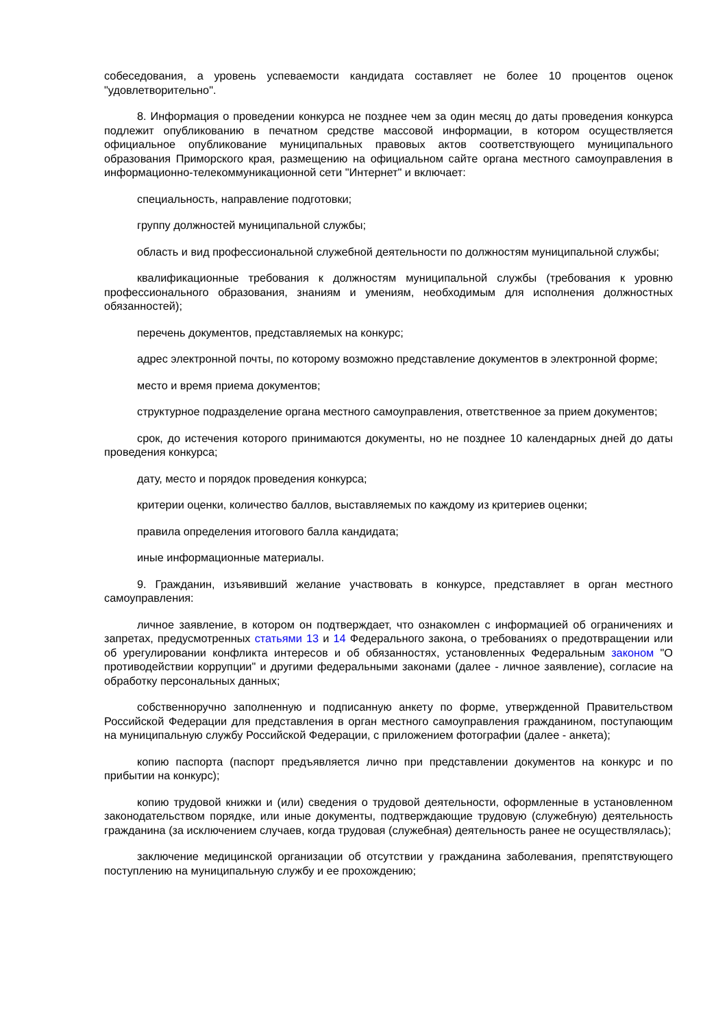собеседования, а уровень успеваемости кандидата составляет не более 10 процентов оценок "удовлетворительно".
8. Информация о проведении конкурса не позднее чем за один месяц до даты проведения конкурса подлежит опубликованию в печатном средстве массовой информации, в котором осуществляется официальное опубликование муниципальных правовых актов соответствующего муниципального образования Приморского края, размещению на официальном сайте органа местного самоуправления в информационно-телекоммуникационной сети "Интернет" и включает:
специальность, направление подготовки;
группу должностей муниципальной службы;
область и вид профессиональной служебной деятельности по должностям муниципальной службы;
квалификационные требования к должностям муниципальной службы (требования к уровню профессионального образования, знаниям и умениям, необходимым для исполнения должностных обязанностей);
перечень документов, представляемых на конкурс;
адрес электронной почты, по которому возможно представление документов в электронной форме;
место и время приема документов;
структурное подразделение органа местного самоуправления, ответственное за прием документов;
срок, до истечения которого принимаются документы, но не позднее 10 календарных дней до даты проведения конкурса;
дату, место и порядок проведения конкурса;
критерии оценки, количество баллов, выставляемых по каждому из критериев оценки;
правила определения итогового балла кандидата;
иные информационные материалы.
9. Гражданин, изъявивший желание участвовать в конкурсе, представляет в орган местного самоуправления:
личное заявление, в котором он подтверждает, что ознакомлен с информацией об ограничениях и запретах, предусмотренных статьями 13 и 14 Федерального закона, о требованиях о предотвращении или об урегулировании конфликта интересов и об обязанностях, установленных Федеральным законом "О противодействии коррупции" и другими федеральными законами (далее - личное заявление), согласие на обработку персональных данных;
собственноручно заполненную и подписанную анкету по форме, утвержденной Правительством Российской Федерации для представления в орган местного самоуправления гражданином, поступающим на муниципальную службу Российской Федерации, с приложением фотографии (далее - анкета);
копию паспорта (паспорт предъявляется лично при представлении документов на конкурс и по прибытии на конкурс);
копию трудовой книжки и (или) сведения о трудовой деятельности, оформленные в установленном законодательством порядке, или иные документы, подтверждающие трудовую (служебную) деятельность гражданина (за исключением случаев, когда трудовая (служебная) деятельность ранее не осуществлялась);
заключение медицинской организации об отсутствии у гражданина заболевания, препятствующего поступлению на муниципальную службу и ее прохождению;